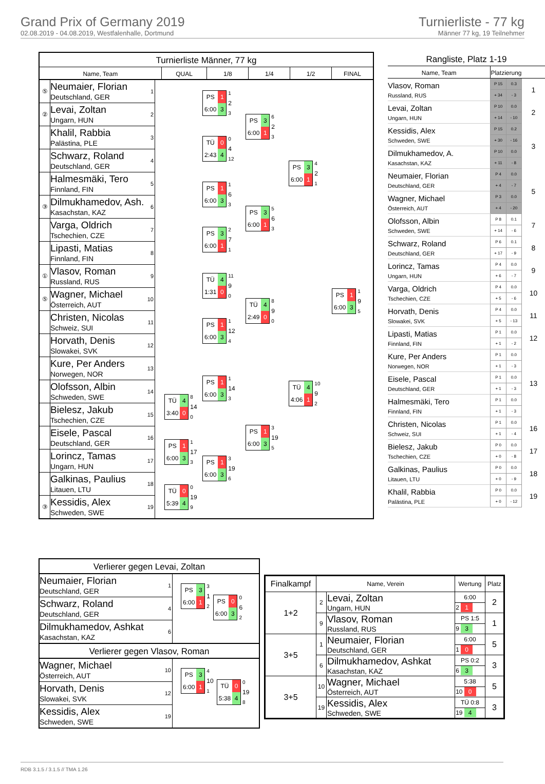Grand Prix of Germany 2019
02.08.2019 - 04.08.2019, Westfalenhalle, Dortmund
Turnierliste - 77 kg
Männer 77 kg, 19 Teilnehmer
Turnierliste Männer, 77 kg
Name, Team QUAL 1/8 1/4 1/2 FINAL
⑤
Neumaier, Florian
Deutschland, GER
1
②
Levai, Zoltan
Ungarn, HUN
2
Khalil, Rabbia
Palästina, PLE
3
Schwarz, Roland
Deutschland, GER
4
Halmesmäki, Tero
Finnland, FIN
5
③
Dilmukhamedov, Ash.
Kasachstan, KAZ
6
Varga, Oldrich
Tschechien, CZE
7
Lipasti, Matias
Finnland, FIN
8
①
Vlasov, Roman
Russland, RUS
9
⑤
Wagner, Michael
Österreich, AUT
10
Christen, Nicolas
Schweiz, SUI
11
Horvath, Denis
Slowakei, SVK
12
Kure, Per Anders
Norwegen, NOR
13
Olofsson, Albin
Schweden, SWE
14
Bielesz, Jakub
Tschechien, CZE
15
Eisele, Pascal
Deutschland, GER
16
Lorincz, Tamas
Ungarn, HUN
17
Galkinas, Paulius
Litauen, LTU
18
③
Kessidis, Alex
Schweden, SWE
19
| TÜ | 4 |
| 3:40 | 0 |
8
14
0
| PS | 1 |
| 6:00 | 3 |
1
17
3
| TÜ | 0 |
| 5:39 | 4 |
0
19
9
| PS | 1 |
| 6:00 | 3 |
1
2
3
| TÜ | 0 |
| 2:43 | 4 |
0
4
12
| PS | 1 |
| 6:00 | 3 |
1
6
3
| PS | 3 |
| 6:00 | 1 |
2
7
1
| TÜ | 4 |
| 1:31 | 0 |
11
9
0
| PS | 1 |
| 6:00 | 3 |
1
12
4
| PS | 1 |
| 6:00 | 3 |
1
14
3
| PS | 1 |
| 6:00 | 3 |
3
19
6
| PS | 3 |
| 6:00 | 1 |
6
2
3
| PS | 3 |
| 6:00 | 1 |
5
6
3
| TÜ | 4 |
| 2:49 | 0 |
8
9
0
| PS | 1 |
| 6:00 | 3 |
3
19
5
| PS | 3 |
| 6:00 | 1 |
4
2
1
| TÜ | 4 |
| 4:06 | 1 |
10
9
2
| PS | 1 |
| 6:00 | 3 |
1
9
5
Rangliste, Platz 1-19
| Name, Team | Platzierung | | |
| Vlasov, Roman Russland, RUS | P 15 | 0.3 | 1 |
| | + 34 | - 3 | |
| Levai, Zoltan Ungarn, HUN | P 10 | 0.0 | 2 |
| | + 14 | - 10 | |
| Kessidis, Alex Schweden, SWE | P 15 | 0.2 | 3 |
| | + 30 | - 16 | |
| Dilmukhamedov, A. Kasachstan, KAZ | P 10 | 0.0 | |
| | + 11 | - 8 | |
| Neumaier, Florian Deutschland, GER | P 4 | 0.0 | 5 |
| | + 4 | - 7 | |
| Wagner, Michael Österreich, AUT | P 3 | 0.0 | |
| | + 4 | - 20 | |
| Olofsson, Albin Schweden, SWE | P 8 | 0.1 | 7 |
| | + 14 | - 6 | |
| Schwarz, Roland Deutschland, GER | P 6 | 0.1 | 8 |
| | + 17 | - 9 | |
| Lorincz, Tamas Ungarn, HUN | P 4 | 0.0 | 9 |
| | + 6 | - 7 | |
| Varga, Oldrich Tschechien, CZE | P 4 | 0.0 | 10 |
| | + 5 | - 6 | |
| Horvath, Denis Slowakei, SVK | P 4 | 0.0 | 11 |
| | + 5 | - 13 | |
| Lipasti, Matias Finnland, FIN | P 1 | 0.0 | 12 |
| | + 1 | - 2 | |
| Kure, Per Anders Norwegen, NOR | P 1 | 0.0 | 13 |
| | + 1 | - 3 | |
| Eisele, Pascal Deutschland, GER | P 1 | 0.0 | |
| | + 1 | - 3 | |
| Halmesmäki, Tero Finnland, FIN | P 1 | 0.0 | |
| | + 1 | - 3 | |
| Christen, Nicolas Schweiz, SUI | P 1 | 0.0 | 16 |
| | + 1 | - 4 | |
| Bielesz, Jakub Tschechien, CZE | P 0 | 0.0 | 17 |
| | + 0 | - 8 | |
| Galkinas, Paulius Litauen, LTU | P 0 | 0.0 | 18 |
| | + 0 | - 9 | |
| Khalil, Rabbia Palästina, PLE | P 0 | 0.0 | 19 |
| | + 0 | - 12 | |
Verlierer gegen Levai, Zoltan
Neumaier, Florian
Deutschland, GER
1
Schwarz, Roland
Deutschland, GER
4
Dilmukhamedov, Ashkat
Kasachstan, KAZ
6
| PS | 3 |
| 6:00 | 1 |
3
1
2
| PS | 0 |
| 6:00 | 3 |
0
6
2
Verlierer gegen Vlasov, Roman
Wagner, Michael
Österreich, AUT
10
Horvath, Denis
Slowakei, SVK
12
Kessidis, Alex
Schweden, SWE
19
| PS | 3 |
| 6:00 | 1 |
4
10
1
| TÜ | 0 |
| 5:38 | 4 |
0
19
8
| Finalkampf | Name, Verein | | Wertung | Platz |
| --- | --- | --- | --- | --- |
| 1+2 | 2 | Levai, Zoltan Ungarn, HUN | 6:00 | 2 |
| | | | 2 1 | |
| | 9 | Vlasov, Roman Russland, RUS | PS 1:5 | 1 |
| | | | 9 3 | |
| 3+5 | 1 | Neumaier, Florian Deutschland, GER | 6:00 | 5 |
| | | | 1 0 | |
| | 6 | Dilmukhamedov, Ashkat Kasachstan, KAZ | PS 0:2 | 3 |
| | | | 6 3 | |
| 3+5 | 10 | Wagner, Michael Österreich, AUT | 5:38 | 5 |
| | | | 10 0 | |
| | 19 | Kessidis, Alex Schweden, SWE | TÜ 0:8 | 3 |
| | | | 19 4 | |
RDB 3.1.5 / 3.1.5 // TMA 1.26